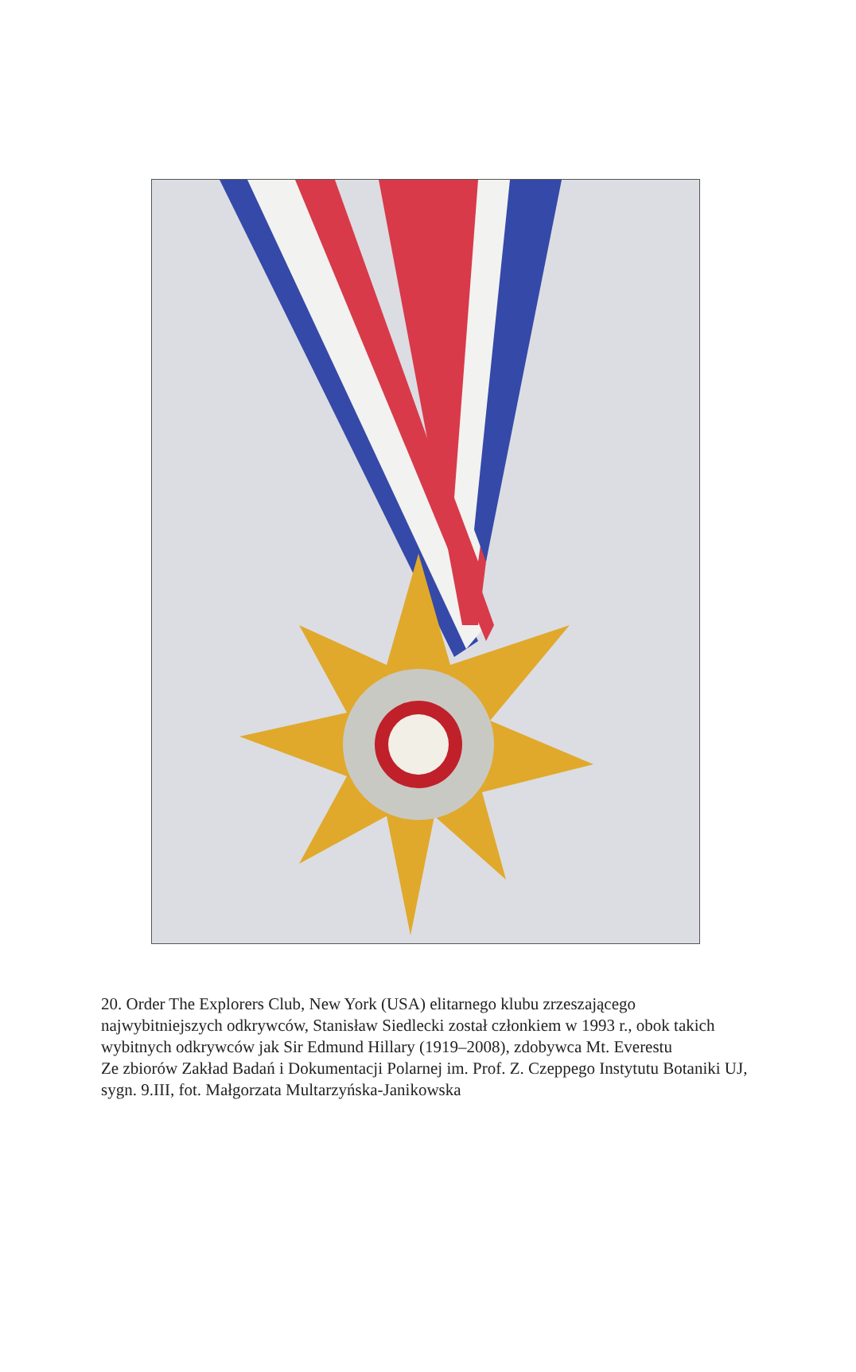20. Order The Explorers Club, New York (USA) elitarnego klubu zrzeszającego najwybitniejszych odkrywców, Stanisław Siedlecki został członkiem w 1993 r., obok takich wybitnych odkrywców jak Sir Edmund Hillary (1919–2008), zdobywca Mt. Everestu
Ze zbiorów Zakład Badań i Dokumentacji Polarnej im. Prof. Z. Czeppego Instytutu Botaniki UJ, sygn. 9.III, fot. Małgorzata Multarzyńska-Janikowska